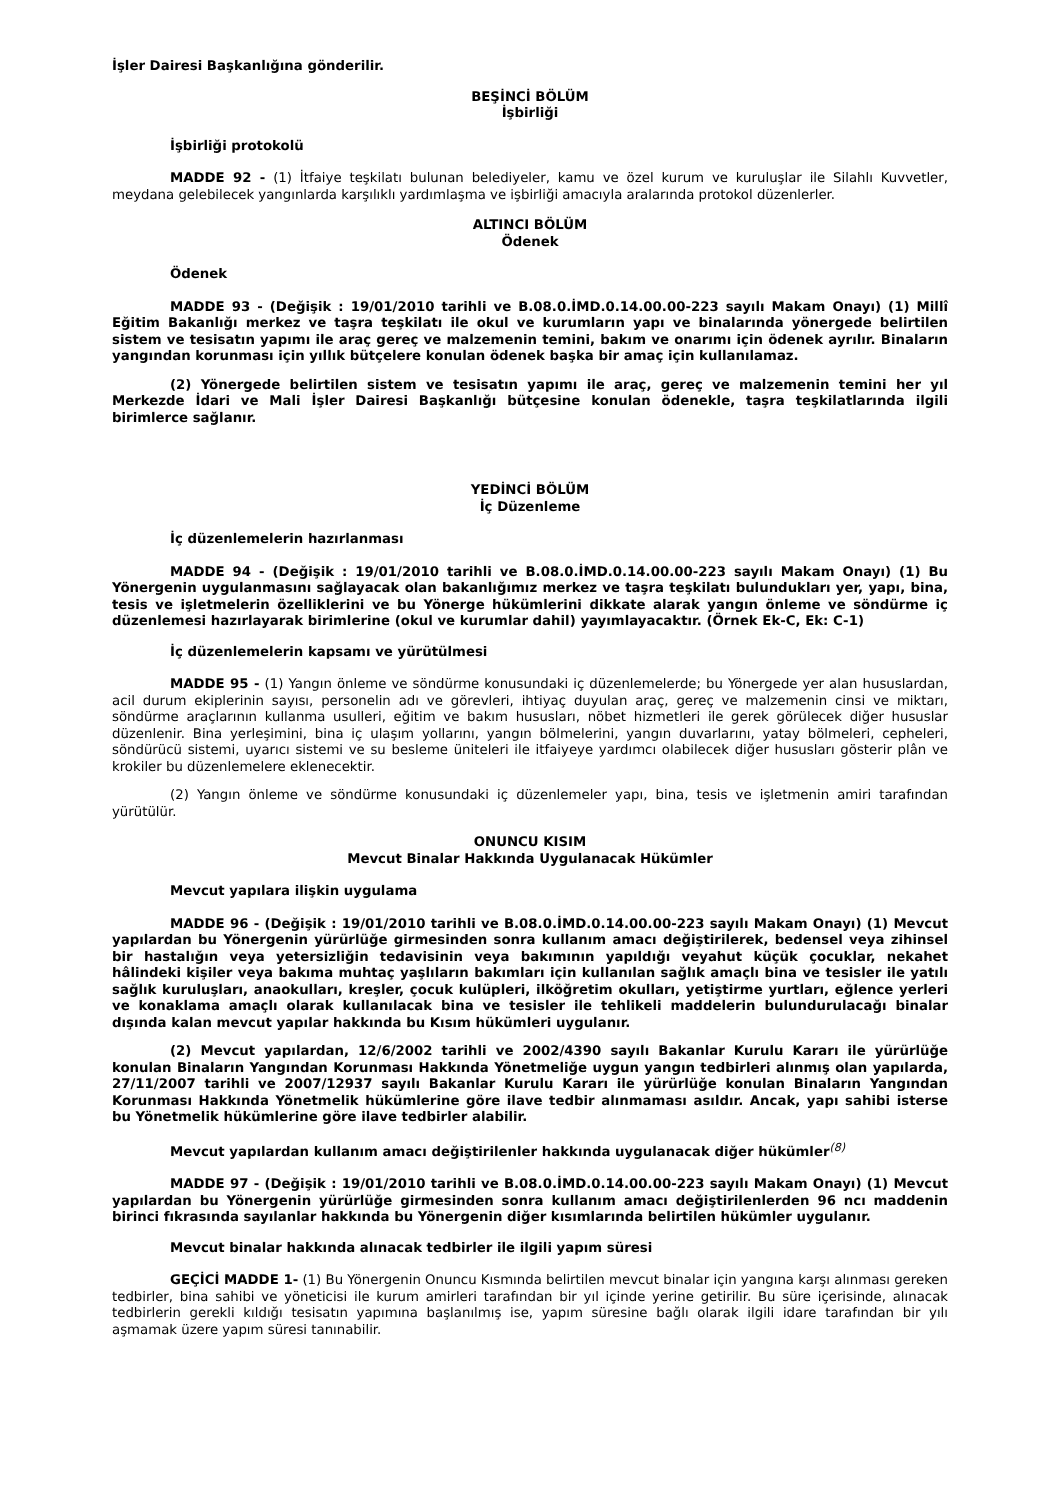İşler Dairesi Başkanlığına gönderilir.
BEŞİNCİ BÖLÜM
İşbirliği
İşbirliği protokolü
MADDE 92 - (1) İtfaiye teşkilatı bulunan belediyeler, kamu ve özel kurum ve kuruluşlar ile Silahlı Kuvvetler, meydana gelebilecek yangınlarda karşılıklı yardımlaşma ve işbirliği amacıyla aralarında protokol düzenlerler.
ALTINCI BÖLÜM
Ödenek
Ödenek
MADDE 93 - (Değişik : 19/01/2010 tarihli ve B.08.0.İMD.0.14.00.00-223 sayılı Makam Onayı) (1) Millî Eğitim Bakanlığı merkez ve taşra teşkilatı ile okul ve kurumların yapı ve binalarında yönergede belirtilen sistem ve tesisatın yapımı ile araç gereç ve malzemenin temini, bakım ve onarımı için ödenek ayrılır. Binaların yangından korunması için yıllık bütçelere konulan ödenek başka bir amaç için kullanılamaz.
(2) Yönergede belirtilen sistem ve tesisatın yapımı ile araç, gereç ve malzemenin temini her yıl Merkezde İdari ve Mali İşler Dairesi Başkanlığı bütçesine konulan ödenekle, taşra teşkilatlarında ilgili birimlerce sağlanır.
YEDİNCİ BÖLÜM
İç Düzenleme
İç düzenlemelerin hazırlanması
MADDE 94 - (Değişik : 19/01/2010 tarihli ve B.08.0.İMD.0.14.00.00-223 sayılı Makam Onayı) (1) Bu Yönergenin uygulanmasını sağlayacak olan bakanlığımız merkez ve taşra teşkilatı bulundukları yer, yapı, bina, tesis ve işletmelerin özelliklerini ve bu Yönerge hükümlerini dikkate alarak yangın önleme ve söndürme iç düzenlemesi hazırlayarak birimlerine (okul ve kurumlar dahil) yayımlayacaktır. (Örnek Ek-C, Ek: C-1)
İç düzenlemelerin kapsamı ve yürütülmesi
MADDE 95 - (1) Yangın önleme ve söndürme konusundaki iç düzenlemelerde; bu Yönergede yer alan hususlardan, acil durum ekiplerinin sayısı, personelin adı ve görevleri, ihtiyaç duyulan araç, gereç ve malzemenin cinsi ve miktarı, söndürme araçlarının kullanma usulleri, eğitim ve bakım hususları, nöbet hizmetleri ile gerek görülecek diğer hususlar düzenlenir. Bina yerleşimini, bina iç ulaşım yollarını, yangın bölmelerini, yangın duvarlarını, yatay bölmeleri, cepheleri, söndürücü sistemi, uyarıcı sistemi ve su besleme üniteleri ile itfaiyeye yardımcı olabilecek diğer hususları gösterir plân ve krokiler bu düzenlemelere eklenecektir.
(2) Yangın önleme ve söndürme konusundaki iç düzenlemeler yapı, bina, tesis ve işletmenin amiri tarafından yürütülür.
ONUNCU KISIM
Mevcut Binalar Hakkında Uygulanacak Hükümler
Mevcut yapılara ilişkin uygulama
MADDE 96 - (Değişik : 19/01/2010 tarihli ve B.08.0.İMD.0.14.00.00-223 sayılı Makam Onayı) (1) Mevcut yapılardan bu Yönergenin yürürlüğe girmesinden sonra kullanım amacı değiştirilerek, bedensel veya zihinsel bir hastalığın veya yetersizliğin tedavisinin veya bakımının yapıldığı veyahut küçük çocuklar, nekahet hâlindeki kişiler veya bakıma muhtaç yaşlıların bakımları için kullanılan sağlık amaçlı bina ve tesisler ile yatılı sağlık kuruluşları, anaokulları, kreşler, çocuk kulüpleri, ilköğretim okulları, yetiştirme yurtları, eğlence yerleri ve konaklama amaçlı olarak kullanılacak bina ve tesisler ile tehlikeli maddelerin bulundurulacağı binalar dışında kalan mevcut yapılar hakkında bu Kısım hükümleri uygulanır.
(2) Mevcut yapılardan, 12/6/2002 tarihli ve 2002/4390 sayılı Bakanlar Kurulu Kararı ile yürürlüğe konulan Binaların Yangından Korunması Hakkında Yönetmeliğe uygun yangın tedbirleri alınmış olan yapılarda, 27/11/2007 tarihli ve 2007/12937 sayılı Bakanlar Kurulu Kararı ile yürürlüğe konulan Binaların Yangından Korunması Hakkında Yönetmelik hükümlerine göre ilave tedbir alınmaması asıldır. Ancak, yapı sahibi isterse bu Yönetmelik hükümlerine göre ilave tedbirler alabilir.
Mevcut yapılardan kullanım amacı değiştirilenler hakkında uygulanacak diğer hükümler<sup>(8)</sup>
MADDE 97 - (Değişik : 19/01/2010 tarihli ve B.08.0.İMD.0.14.00.00-223 sayılı Makam Onayı) (1) Mevcut yapılardan bu Yönergenin yürürlüğe girmesinden sonra kullanım amacı değiştirilenlerden 96 ncı maddenin birinci fıkrasında sayılanlar hakkında bu Yönergenin diğer kısımlarında belirtilen hükümler uygulanır.
Mevcut binalar hakkında alınacak tedbirler ile ilgili yapım süresi
GEÇİCİ MADDE 1- (1) Bu Yönergenin Onuncu Kısmında belirtilen mevcut binalar için yangına karşı alınması gereken tedbirler, bina sahibi ve yöneticisi ile kurum amirleri tarafından bir yıl içinde yerine getirilir. Bu süre içerisinde, alınacak tedbirlerin gerekli kıldığı tesisatın yapımına başlanılmış ise, yapım süresine bağlı olarak ilgili idare tarafından bir yılı aşmamak üzere yapım süresi tanınabilir.